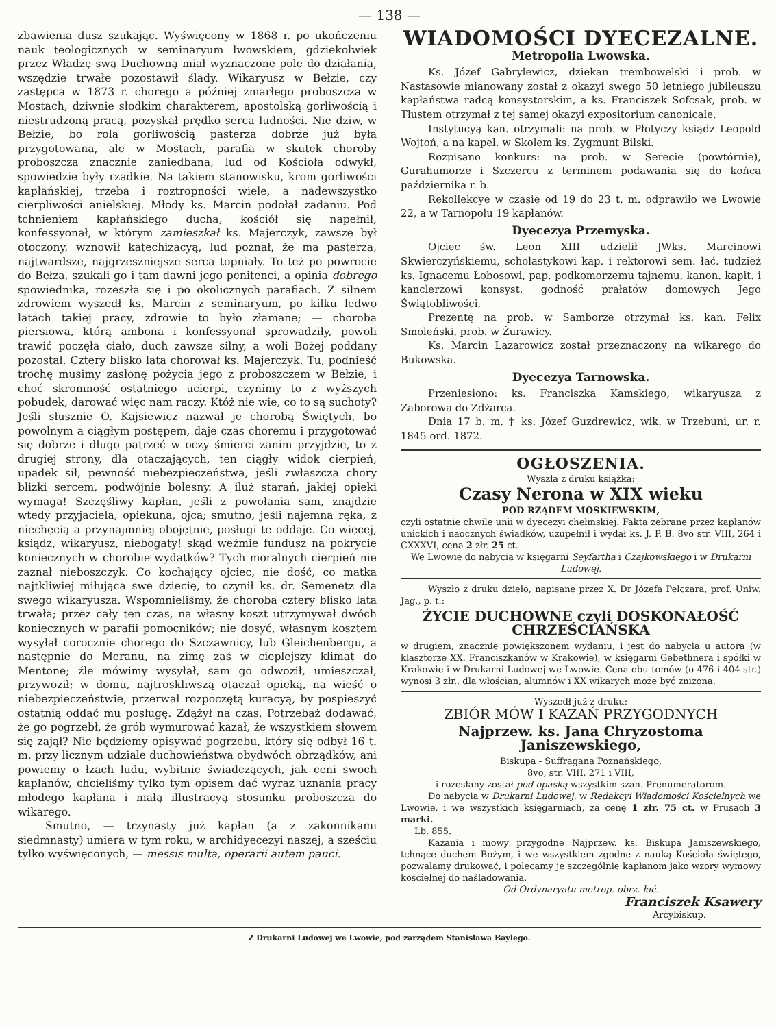— 138 —
zbawienia dusz szukając. Wyświęcony w 1868 r. po ukończeniu nauk teologicznych w seminaryum lwowskiem, gdziekolwiek przez Władzę swą Duchowną miał wyznaczone pole do działania, wszędzie trwałe pozostawił ślady. Wikaryusz w Bełzie, czy zastępca w 1873 r. chorego a później zmarłego proboszcza w Mostach, dziwnie słodkim charakterem, apostolską gorliwością i niestrudzoną pracą, pozyskał prędko serca ludności. Nie dziw, w Bełzie, bo rola gorliwością pasterza dobrze już była przygotowana, ale w Mostach, parafia w skutek choroby proboszcza znacznie zaniedbana, lud od Kościoła odwykł, spowiedzie były rzadkie. Na takiem stanowisku, krom gorliwości kapłańskiej, trzeba i roztropności wiele, a nadewszystko cierpliwości anielskiej. Młody ks. Marcin podołał zadaniu. Pod tchnieniem kapłańskiego ducha, kościół się napełnił, konfessyonał, w którym zamieszkał ks. Majerczyk, zawsze był otoczony, wznowił katechizacyą, lud poznał, że ma pasterza, najtwardsze, najgrzeszniejsze serca topniały. To też po powrocie do Bełza, szukali go i tam dawni jego penitenci, a opinia dobrego spowiednika, rozeszła się i po okolicznych parafiach. Z silnem zdrowiem wyszedł ks. Marcin z seminaryum, po kilku ledwo latach takiej pracy, zdrowie to było złamane; — choroba piersiowa, którą ambona i konfessyonał sprowadziły, powoli trawić poczęła ciało, duch zawsze silny, a woli Bożej poddany pozostał. Cztery blisko lata chorował ks. Majerczyk. Tu, podnieść trochę musimy zasłonę pożycia jego z proboszczem w Bełzie, i choć skromność ostatniego ucierpi, czynimy to z wyższych pobudek, darować więc nam raczy. Któż nie wie, co to są suchoty? Jeśli słusznie O. Kajsiewicz nazwał je chorobą Świętych, bo powolnym a ciągłym postępem, daje czas choremu i przygotować się dobrze i długo patrzeć w oczy śmierci zanim przyjdzie, to z drugiej strony, dla otaczających, ten ciągły widok cierpień, upadek sił, pewność niebezpieczeństwa, jeśli zwłaszcza chory blizki sercem, podwójnie bolesny. A iluż starań, jakiej opieki wymaga! Szczęśliwy kapłan, jeśli z powołania sam, znajdzie wtedy przyjaciela, opiekuna, ojca; smutno, jeśli najemna ręka, z niechęcią a przynajmniej obojętnie, posługi te oddaje. Co więcej, ksiądz, wikaryusz, niebogaty! skąd weźmie fundusz na pokrycie koniecznych w chorobie wydatków? Tych moralnych cierpień nie zaznał nieboszczyk. Co kochający ojciec, nie dość, co matka najtkliwiej miłująca swe dziecię, to czynił ks. dr. Semenetz dla swego wikaryusza. Wspomnieliśmy, że choroba cztery blisko lata trwała; przez cały ten czas, na własny koszt utrzymywał dwóch koniecznych w parafii pomocników; nie dosyć, własnym kosztem wysyłał corocznie chorego do Szczawnicy, lub Gleichenbergu, a następnie do Meranu, na zimę zaś w cieplejszy klimat do Mentone; źle mówimy wysyłał, sam go odwoził, umieszczał, przywoził; w domu, najtroskliwszą otaczał opieką, na wieść o niebezpieczeństwie, przerwał rozpoczętą kuracyą, by pospieszyć ostatnią oddać mu posługę. Zdążył na czas. Potrzebaż dodawać, że go pogrzebł, że grób wymurować kazał, że wszystkiem słowem się zajął? Nie będziemy opisywać pogrzebu, który się odbył 16 t. m. przy licznym udziale duchowieństwa obydwóch obrządków, ani powiemy o łzach ludu, wybitnie świadczących, jak ceni swoch kapłanów, chcieliśmy tylko tym opisem dać wyraz uznania pracy młodego kapłana i małą illustracyą stosunku proboszcza do wikarego.
Smutno, — trzynasty już kapłan (a z zakonnikami siedmnasty) umiera w tym roku, w archidyecezyi naszej, a sześciu tylko wyświęconych, — messis multa, operarii autem pauci.
WIADOMOŚCI DYECEZALNE.
Metropolia Lwowska.
Ks. Józef Gabrylewicz, dziekan trembowelski i prob. w Nastasowie mianowany został z okazyi swego 50 letniego jubileuszu kapłaństwa radcą konsystorskim, a ks. Franciszek Sofcsak, prob. w Tłustem otrzymał z tej samej okazyi expositorium canonicale.
Instytucyą kan. otrzymali: na prob. w Płotyczy ksiądz Leopold Wojtoń, a na kapel. w Skolem ks. Zygmunt Bilski.
Rozpisano konkurs: na prob. w Serecie (powtórnie), Gurahumorze i Szczercu z terminem podawania się do końca października r. b.
Rekollekcye w czasie od 19 do 23 t. m. odprawiło we Lwowie 22, a w Tarnopolu 19 kapłanów.
Dyecezya Przemyska.
Ojciec św. Leon XIII udzielił JWks. Marcinowi Skwierczyńskiemu, scholastykowi kap. i rektorowi sem. łać. tudzież ks. Ignacemu Łobosowi, pap. podkomorzemu tajnemu, kanon. kapit. i kanclerzowi konsyst. godność prałatów domowych Jego Świątobliwości.
Prezentę na prob. w Samborze otrzymał ks. kan. Felix Smoleński, prob. w Żurawicy.
Ks. Marcin Lazarowicz został przeznaczony na wikarego do Bukowska.
Dyecezya Tarnowska.
Przeniesiono: ks. Franciszka Kamskiego, wikaryusza z Zaborowa do Zdżarca.
Dnia 17 b. m. † ks. Józef Guzdrewicz, wik. w Trzebuni, ur. r. 1845 ord. 1872.
OGŁOSZENIA.
Wyszła z druku książka:
Czasy Nerona w XIX wieku
POD RZĄDEM MOSKIEWSKIM,
czyli ostatnie chwile unii w dyecezyi chełmskiej. Fakta zebrane przez kapłanów unickich i naocznych świadków, uzupełnił i wydał ks. J. P. B. 8vo str. VIII, 264 i CXXXVI, cena 2 złr. 25 ct.
We Lwowie do nabycia w księgarni Seyfartha i Czajkowskiego i w Drukarni Ludowej.
Wyszło z druku dzieło, napisane przez X. Dr Józefa Pelczara, prof. Uniw. Jag., p. t.:
ŻYCIE DUCHOWNE czyli DOSKONAŁOŚĆ CHRZEŚCIAŃSKA
w drugiem, znacznie powiększonem wydaniu, i jest do nabycia u autora (w klasztorze XX. Franciszkanów w Krakowie), w księgarni Gebethnera i spółki w Krakowie i w Drukarni Ludowej we Lwowie. Cena obu tomów (o 476 i 404 str.) wynosi 3 złr., dla włościan, alumnów i XX wikarych może być zniżona.
Wyszedł już z druku:
ZBIÓR MÓW I KAZAŃ PRZYGODNYCH
Najprzew. ks. Jana Chryzostoma Janiszewskiego,
Biskupa - Suffragana Poznańskiego,
8vo, str. VIII, 271 i VIII,
i rozesłany został pod opaską wszystkim szan. Prenumeratorom.
Do nabycia w Drukarni Ludowej, w Redakcyi Wiadomości Kościelnych we Lwowie, i we wszystkich księgarniach, za cenę 1 złr. 75 ct. w Prusach 3 marki.
Lb. 855.
Kazania i mowy przygodne Najprzew. ks. Biskupa Janiszewskiego, tchnące duchem Bożym, i we wszystkiem zgodne z nauką Kościoła świętego, pozwalamy drukować, i polecamy je szczególnie kapłanom jako wzory wymowy kościelnej do naśladowania.
Od Ordynaryatu metrop. obrz. łać.
Franciszek Ksawery
Arcybiskup.
Z Drukarni Ludowej we Lwowie, pod zarządem Stanisława Baylego.